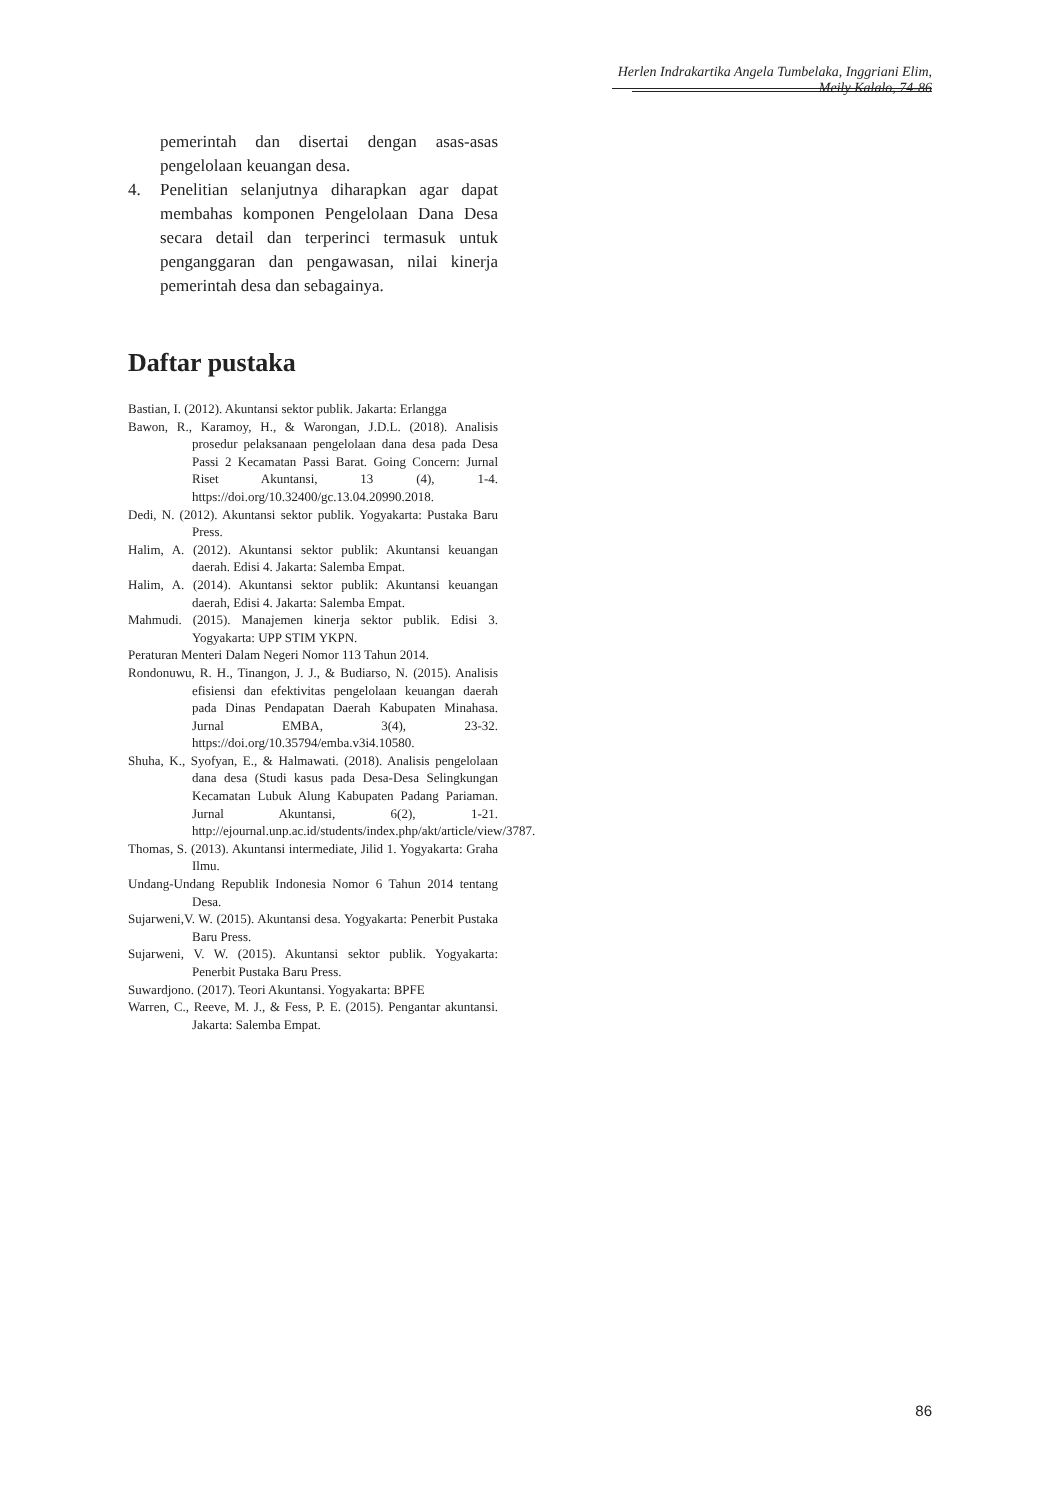Herlen Indrakartika Angela Tumbelaka, Inggriani Elim, Meily Kalalo, 74-86
pemerintah dan disertai dengan asas-asas pengelolaan keuangan desa.
4. Penelitian selanjutnya diharapkan agar dapat membahas komponen Pengelolaan Dana Desa secara detail dan terperinci termasuk untuk penganggaran dan pengawasan, nilai kinerja pemerintah desa dan sebagainya.
Daftar pustaka
Bastian, I. (2012). Akuntansi sektor publik. Jakarta: Erlangga
Bawon, R., Karamoy, H., & Warongan, J.D.L. (2018). Analisis prosedur pelaksanaan pengelolaan dana desa pada Desa Passi 2 Kecamatan Passi Barat. Going Concern: Jurnal Riset Akuntansi, 13 (4), 1-4. https://doi.org/10.32400/gc.13.04.20990.2018.
Dedi, N. (2012). Akuntansi sektor publik. Yogyakarta: Pustaka Baru Press.
Halim, A. (2012). Akuntansi sektor publik: Akuntansi keuangan daerah. Edisi 4. Jakarta: Salemba Empat.
Halim, A. (2014). Akuntansi sektor publik: Akuntansi keuangan daerah, Edisi 4. Jakarta: Salemba Empat.
Mahmudi. (2015). Manajemen kinerja sektor publik. Edisi 3. Yogyakarta: UPP STIM YKPN.
Peraturan Menteri Dalam Negeri Nomor 113 Tahun 2014.
Rondonuwu, R. H., Tinangon, J. J., & Budiarso, N. (2015). Analisis efisiensi dan efektivitas pengelolaan keuangan daerah pada Dinas Pendapatan Daerah Kabupaten Minahasa. Jurnal EMBA, 3(4), 23-32. https://doi.org/10.35794/emba.v3i4.10580.
Shuha, K., Syofyan, E., & Halmawati. (2018). Analisis pengelolaan dana desa (Studi kasus pada Desa-Desa Selingkungan Kecamatan Lubuk Alung Kabupaten Padang Pariaman. Jurnal Akuntansi, 6(2), 1-21. http://ejournal.unp.ac.id/students/index.php/akt/article/view/3787.
Thomas, S. (2013). Akuntansi intermediate, Jilid 1. Yogyakarta: Graha Ilmu.
Undang-Undang Republik Indonesia Nomor 6 Tahun 2014 tentang Desa.
Sujarweni,V. W. (2015). Akuntansi desa. Yogyakarta: Penerbit Pustaka Baru Press.
Sujarweni, V. W. (2015). Akuntansi sektor publik. Yogyakarta: Penerbit Pustaka Baru Press.
Suwardjono. (2017). Teori Akuntansi. Yogyakarta: BPFE
Warren, C., Reeve, M. J., & Fess, P. E. (2015). Pengantar akuntansi. Jakarta: Salemba Empat.
86